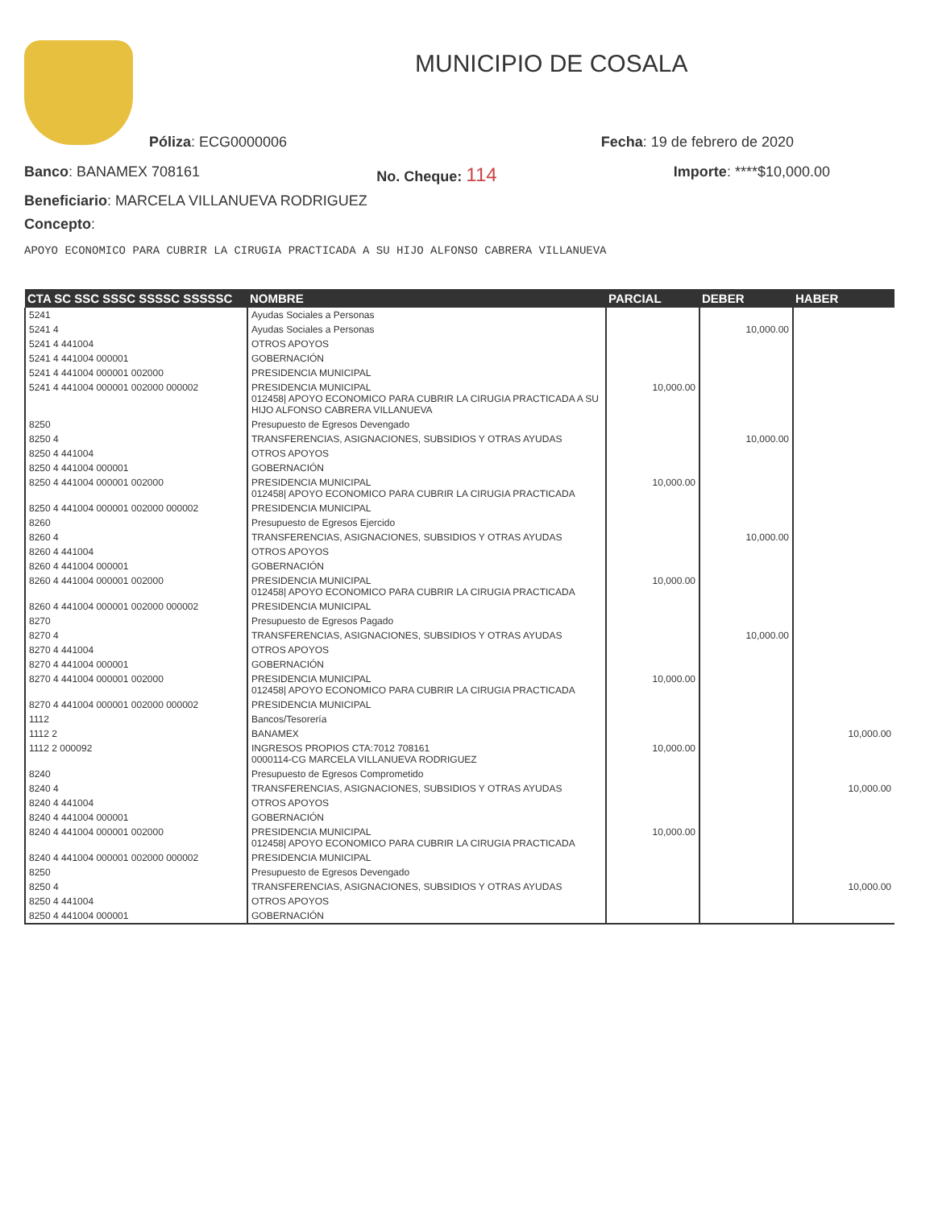MUNICIPIO DE COSALA
Póliza: ECG0000006 Fecha: 19 de febrero de 2020
Banco: BANAMEX 708161 No. Cheque: 114 Importe: ****$10,000.00
Beneficiario: MARCELA VILLANUEVA RODRIGUEZ
Concepto:
APOYO ECONOMICO PARA CUBRIR LA CIRUGIA PRACTICADA A SU HIJO ALFONSO CABRERA VILLANUEVA
| CTA SC SSC SSSC SSSSC SSSSSC | NOMBRE | PARCIAL | DEBER | HABER |
| --- | --- | --- | --- | --- |
| 5241 | Ayudas Sociales a Personas | | | |
| 5241 4 | Ayudas Sociales a Personas | | 10,000.00 | |
| 5241 4 441004 | OTROS APOYOS | | | |
| 5241 4 441004 000001 | GOBERNACIÓN | | | |
| 5241 4 441004 000001 002000 | PRESIDENCIA MUNICIPAL | | | |
| 5241 4 441004 000001 002000 000002 | PRESIDENCIA MUNICIPAL 012458/ APOYO ECONOMICO PARA CUBRIR LA CIRUGIA PRACTICADA A SU HIJO ALFONSO CABRERA VILLANUEVA | 10,000.00 | | |
| 8250 | Presupuesto de Egresos Devengado | | | |
| 8250 4 | TRANSFERENCIAS, ASIGNACIONES, SUBSIDIOS Y OTRAS AYUDAS | | 10,000.00 | |
| 8250 4 441004 | OTROS APOYOS | | | |
| 8250 4 441004 000001 | GOBERNACIÓN | | | |
| 8250 4 441004 000001 002000 | PRESIDENCIA MUNICIPAL 012458/ APOYO ECONOMICO PARA CUBRIR LA CIRUGIA PRACTICADA | 10,000.00 | | |
| 8250 4 441004 000001 002000 000002 | PRESIDENCIA MUNICIPAL | | | |
| 8260 | Presupuesto de Egresos Ejercido | | | |
| 8260 4 | TRANSFERENCIAS, ASIGNACIONES, SUBSIDIOS Y OTRAS AYUDAS | | 10,000.00 | |
| 8260 4 441004 | OTROS APOYOS | | | |
| 8260 4 441004 000001 | GOBERNACIÓN | | | |
| 8260 4 441004 000001 002000 | PRESIDENCIA MUNICIPAL 012458/ APOYO ECONOMICO PARA CUBRIR LA CIRUGIA PRACTICADA | 10,000.00 | | |
| 8260 4 441004 000001 002000 000002 | PRESIDENCIA MUNICIPAL | | | |
| 8270 | Presupuesto de Egresos Pagado | | | |
| 8270 4 | TRANSFERENCIAS, ASIGNACIONES, SUBSIDIOS Y OTRAS AYUDAS | | 10,000.00 | |
| 8270 4 441004 | OTROS APOYOS | | | |
| 8270 4 441004 000001 | GOBERNACIÓN | | | |
| 8270 4 441004 000001 002000 | PRESIDENCIA MUNICIPAL 012458/ APOYO ECONOMICO PARA CUBRIR LA CIRUGIA PRACTICADA | 10,000.00 | | |
| 8270 4 441004 000001 002000 000002 | PRESIDENCIA MUNICIPAL | | | |
| 1112 | Bancos/Tesorería | | | |
| 1112 2 | BANAMEX | | | 10,000.00 |
| 1112 2 000092 | INGRESOS PROPIOS CTA:7012 708161 0000114-CG MARCELA VILLANUEVA RODRIGUEZ | 10,000.00 | | |
| 8240 | Presupuesto de Egresos Comprometido | | | |
| 8240 4 | TRANSFERENCIAS, ASIGNACIONES, SUBSIDIOS Y OTRAS AYUDAS | | | 10,000.00 |
| 8240 4 441004 | OTROS APOYOS | | | |
| 8240 4 441004 000001 | GOBERNACIÓN | | | |
| 8240 4 441004 000001 002000 | PRESIDENCIA MUNICIPAL 012458/ APOYO ECONOMICO PARA CUBRIR LA CIRUGIA PRACTICADA | 10,000.00 | | |
| 8240 4 441004 000001 002000 000002 | PRESIDENCIA MUNICIPAL | | | |
| 8250 | Presupuesto de Egresos Devengado | | | |
| 8250 4 | TRANSFERENCIAS, ASIGNACIONES, SUBSIDIOS Y OTRAS AYUDAS | | | 10,000.00 |
| 8250 4 441004 | OTROS APOYOS | | | |
| 8250 4 441004 000001 | GOBERNACIÓN | | | |